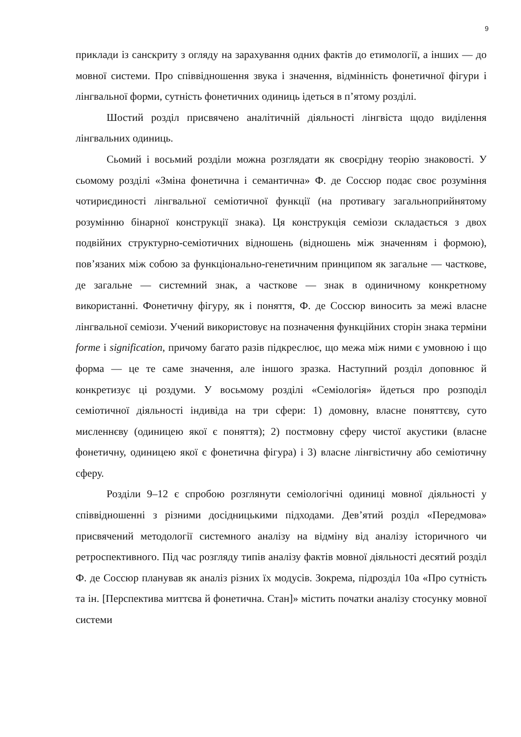9
приклади із санскриту з огляду на зарахування одних фактів до етимології, а інших — до мовної системи. Про співвідношення звука і значення, відмінність фонетичної фігури і лінгвальної форми, сутність фонетичних одиниць ідеться в п’ятому розділі.
Шостий розділ присвячено аналітичній діяльності лінгвіста щодо виділення лінгвальних одиниць.
Сьомий і восьмий розділи можна розглядати як своєрідну теорію знаковості. У сьомому розділі «Зміна фонетична і семантична» Ф. де Соссюр подає своє розуміння чотириєдиності лінгвальної семіотичної функції (на противагу загальноприйнятому розумінню бінарної конструкції знака). Ця конструкція семіози складається з двох подвійних структурно-семіотичних відношень (відношень між значенням і формою), пов’язаних між собою за функціонально-генетичним принципом як загальне — часткове, де загальне — системний знак, а часткове — знак в одиничному конкретному використанні. Фонетичну фігуру, як і поняття, Ф. де Соссюр виносить за межі власне лінгвальної семіози. Учений використовує на позначення функційних сторін знака терміни forme і signification, причому багато разів підкреслює, що межа між ними є умовною і що форма — це те саме значення, але іншого зразка. Наступний розділ доповнює й конкретизує ці роздуми. У восьмому розділі «Семіологія» йдеться про розподіл семіотичної діяльності індивіда на три сфери: 1) домовну, власне поняттєву, суто мисленнєву (одиницею якої є поняття); 2) постмовну сферу чистої акустики (власне фонетичну, одиницею якої є фонетична фігура) і 3) власне лінгвістичну або семіотичну сферу.
Розділи 9–12 є спробою розглянути семіологічні одиниці мовної діяльності у співвідношенні з різними досідницькими підходами. Дев’ятий розділ «Передмова» присвячений методології системного аналізу на відміну від аналізу історичного чи ретроспективного. Під час розгляду типів аналізу фактів мовної діяльності десятий розділ Ф. де Соссюр планував як аналіз різних їх модусів. Зокрема, підрозділ 10а «Про сутність та ін. [Перспектива миттєва й фонетична. Стан]» містить початки аналізу стосунку мовної системи